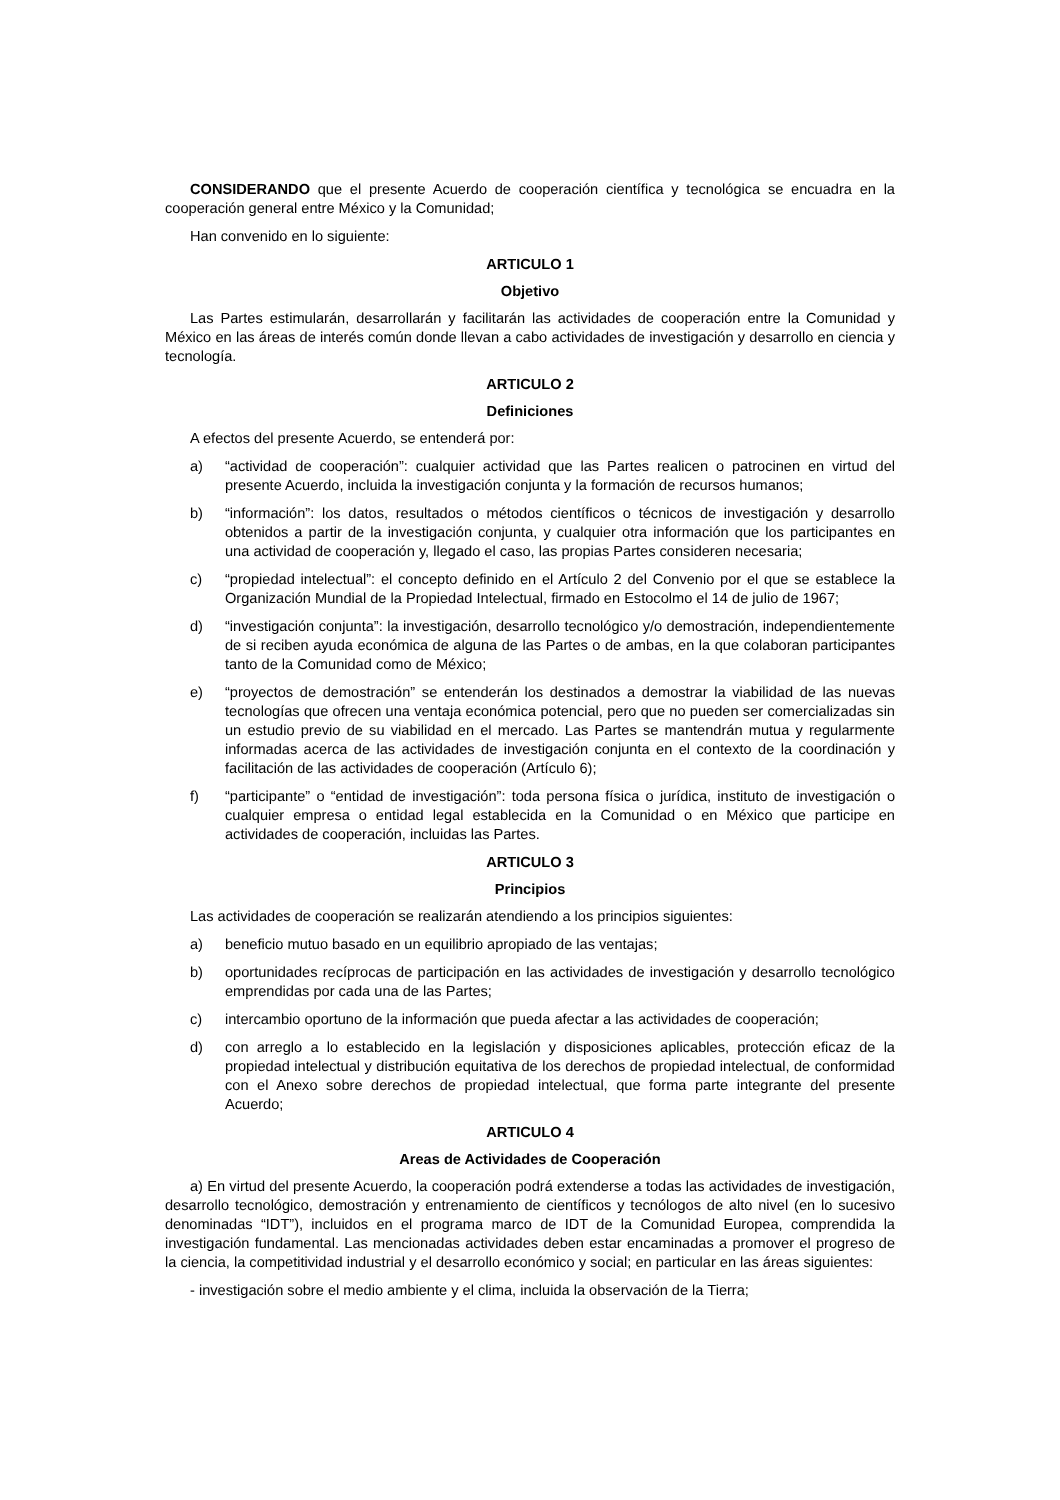CONSIDERANDO que el presente Acuerdo de cooperación científica y tecnológica se encuadra en la cooperación general entre México y la Comunidad;
Han convenido en lo siguiente:
ARTICULO 1
Objetivo
Las Partes estimularán, desarrollarán y facilitarán las actividades de cooperación entre la Comunidad y México en las áreas de interés común donde llevan a cabo actividades de investigación y desarrollo en ciencia y tecnología.
ARTICULO 2
Definiciones
A efectos del presente Acuerdo, se entenderá por:
a) “actividad de cooperación”: cualquier actividad que las Partes realicen o patrocinen en virtud del presente Acuerdo, incluida la investigación conjunta y la formación de recursos humanos;
b) “información”: los datos, resultados o métodos científicos o técnicos de investigación y desarrollo obtenidos a partir de la investigación conjunta, y cualquier otra información que los participantes en una actividad de cooperación y, llegado el caso, las propias Partes consideren necesaria;
c) “propiedad intelectual”: el concepto definido en el Artículo 2 del Convenio por el que se establece la Organización Mundial de la Propiedad Intelectual, firmado en Estocolmo el 14 de julio de 1967;
d) “investigación conjunta”: la investigación, desarrollo tecnológico y/o demostración, independientemente de si reciben ayuda económica de alguna de las Partes o de ambas, en la que colaboran participantes tanto de la Comunidad como de México;
e) “proyectos de demostración” se entenderán los destinados a demostrar la viabilidad de las nuevas tecnologías que ofrecen una ventaja económica potencial, pero que no pueden ser comercializadas sin un estudio previo de su viabilidad en el mercado. Las Partes se mantendrán mutua y regularmente informadas acerca de las actividades de investigación conjunta en el contexto de la coordinación y facilitación de las actividades de cooperación (Artículo 6);
f) “participante” o “entidad de investigación”: toda persona física o jurídica, instituto de investigación o cualquier empresa o entidad legal establecida en la Comunidad o en México que participe en actividades de cooperación, incluidas las Partes.
ARTICULO 3
Principios
Las actividades de cooperación se realizarán atendiendo a los principios siguientes:
a) beneficio mutuo basado en un equilibrio apropiado de las ventajas;
b) oportunidades recíprocas de participación en las actividades de investigación y desarrollo tecnológico emprendidas por cada una de las Partes;
c) intercambio oportuno de la información que pueda afectar a las actividades de cooperación;
d) con arreglo a lo establecido en la legislación y disposiciones aplicables, protección eficaz de la propiedad intelectual y distribución equitativa de los derechos de propiedad intelectual, de conformidad con el Anexo sobre derechos de propiedad intelectual, que forma parte integrante del presente Acuerdo;
ARTICULO 4
Areas de Actividades de Cooperación
a) En virtud del presente Acuerdo, la cooperación podrá extenderse a todas las actividades de investigación, desarrollo tecnológico, demostración y entrenamiento de científicos y tecnólogos de alto nivel (en lo sucesivo denominadas “IDT”), incluidos en el programa marco de IDT de la Comunidad Europea, comprendida la investigación fundamental. Las mencionadas actividades deben estar encaminadas a promover el progreso de la ciencia, la competitividad industrial y el desarrollo económico y social; en particular en las áreas siguientes:
- investigación sobre el medio ambiente y el clima, incluida la observación de la Tierra;